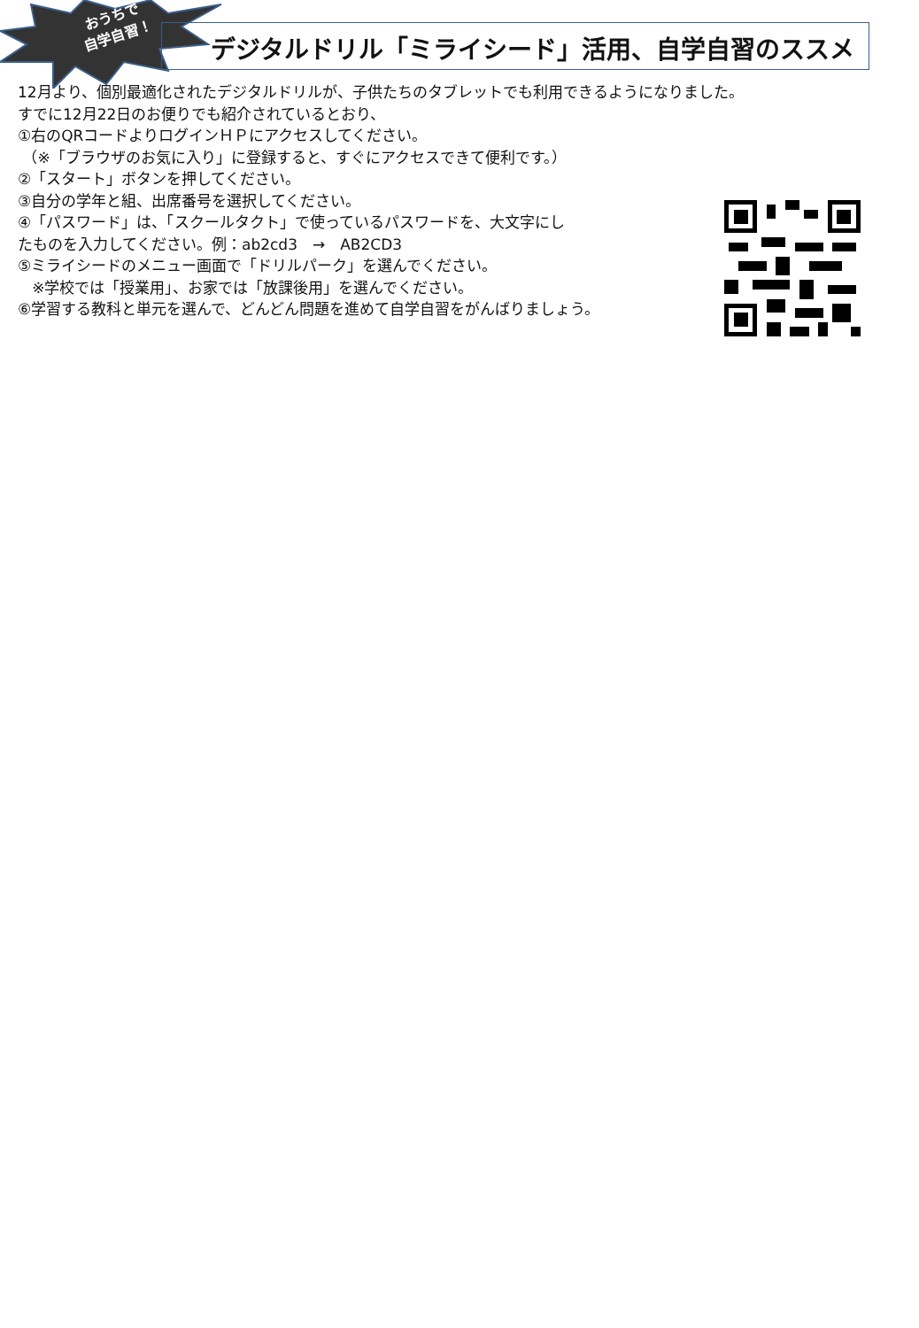おうちで
自学自習！
デジタルドリル「ミライシード」活用、自学自習のススメ
12月より、個別最適化されたデジタルドリルが、子供たちのタブレットでも利用できるようになりました。
すでに12月22日のお便りでも紹介されているとおり、
①右のQRコードよりログインＨＰにアクセスしてください。
（※「ブラウザのお気に入り」に登録すると、すぐにアクセスできて便利です。）
②「スタート」ボタンを押してください。
③自分の学年と組、出席番号を選択してください。
④「パスワード」は、「スクールタクト」で使っているパスワードを、大文字にし
たものを入力してください。例：ab2cd3　→　AB2CD3
⑤ミライシードのメニュー画面で「ドリルパーク」を選んでください。
※学校では「授業用」、お家では「放課後用」を選んでください。
⑥学習する教科と単元を選んで、どんどん問題を進めて自学自習をがんばりましょう。